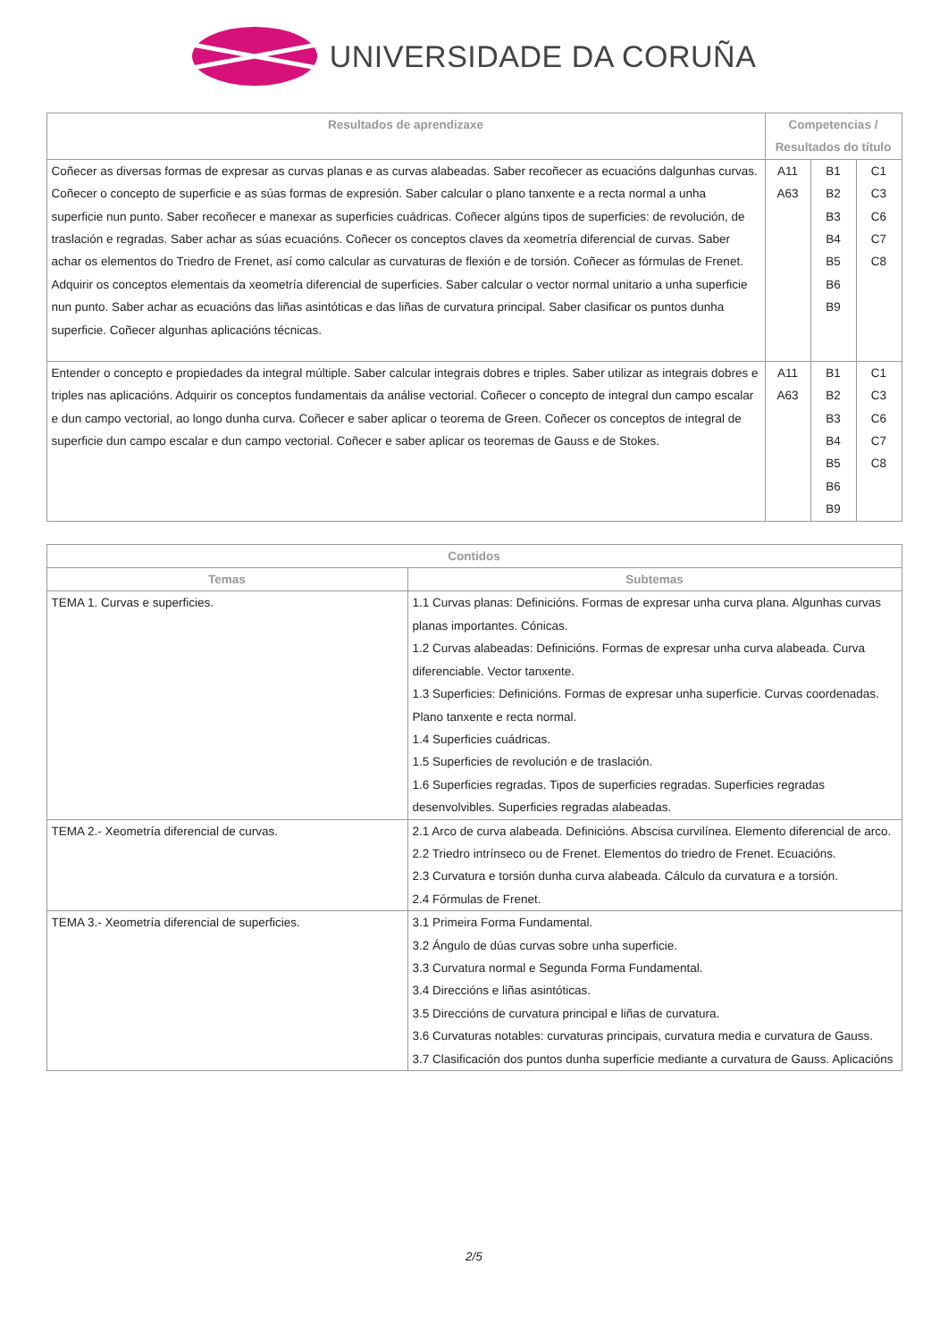UNIVERSIDADE DA CORUÑA
| Resultados de aprendizaxe | Competencias / Resultados do título | | |
| --- | --- | --- | --- |
| Coñecer as diversas formas de expresar as curvas planas e as curvas alabeadas. Saber recoñecer as ecuacións dalgunhas curvas. Coñecer o concepto de superficie e as súas formas de expresión. Saber calcular o plano tanxente e a recta normal a unha superficie nun punto. Saber recoñecer e manexar as superficies cuádricas. Coñecer algúns tipos de superficies: de revolución, de traslación e regradas. Saber achar as súas ecuacións. Coñecer os conceptos claves da xeometría diferencial de curvas. Saber achar os elementos do Triedro de Frenet, así como calcular as curvaturas de flexión e de torsión. Coñecer as fórmulas de Frenet. Adquirir os conceptos elementais da xeometría diferencial de superficies. Saber calcular o vector normal unitario a unha superficie nun punto. Saber achar as ecuacións das liñas asintóticas e das liñas de curvatura principal. Saber clasificar os puntos dunha superficie. Coñecer algunhas aplicacións técnicas. | A11 A63 | B1 B2 B3 B4 B5 B6 B9 | C1 C3 C6 C7 C8 |
| Entender o concepto e propiedades da integral múltiple. Saber calcular integrais dobres e triples. Saber utilizar as integrais dobres e triples nas aplicacións. Adquirir os conceptos fundamentais da análise vectorial. Coñecer o concepto de integral dun campo escalar e dun campo vectorial, ao longo dunha curva. Coñecer e saber aplicar o teorema de Green. Coñecer os conceptos de integral de superficie dun campo escalar e dun campo vectorial. Coñecer e saber aplicar os teoremas de Gauss e de Stokes. | A11 A63 | B1 B2 B3 B4 B5 B6 B9 | C1 C3 C6 C7 C8 |
| Contidos | |
| --- | --- |
| Temas | Subtemas |
| TEMA 1. Curvas e superficies. | 1.1 Curvas planas: Definicións. Formas de expresar unha curva plana. Algunhas curvas planas importantes. Cónicas. 1.2 Curvas alabeadas: Definicións. Formas de expresar unha curva alabeada. Curva diferenciable. Vector tanxente. 1.3 Superficies: Definicións. Formas de expresar unha superficie. Curvas coordenadas. Plano tanxente e recta normal. 1.4 Superficies cuádricas. 1.5 Superficies de revolución e de traslación. 1.6 Superficies regradas. Tipos de superficies regradas. Superficies regradas desenvolvibles. Superficies regradas alabeadas. |
| TEMA 2.- Xeometría diferencial de curvas. | 2.1 Arco de curva alabeada. Definicións. Abscisa curvilínea. Elemento diferencial de arco. 2.2 Triedro intrínseco ou de Frenet. Elementos do triedro de Frenet. Ecuacións. 2.3 Curvatura e torsión dunha curva alabeada. Cálculo da curvatura e a torsión. 2.4 Fórmulas de Frenet. |
| TEMA 3.- Xeometría diferencial de superficies. | 3.1 Primeira Forma Fundamental. 3.2 Ángulo de dúas curvas sobre unha superficie. 3.3 Curvatura normal e Segunda Forma Fundamental. 3.4 Direccións e liñas asintóticas. 3.5 Direccións de curvatura principal e liñas de curvatura. 3.6 Curvaturas notables: curvaturas principais, curvatura media e curvatura de Gauss. 3.7 Clasificación dos puntos dunha superficie mediante a curvatura de Gauss. Aplicacións |
2/5